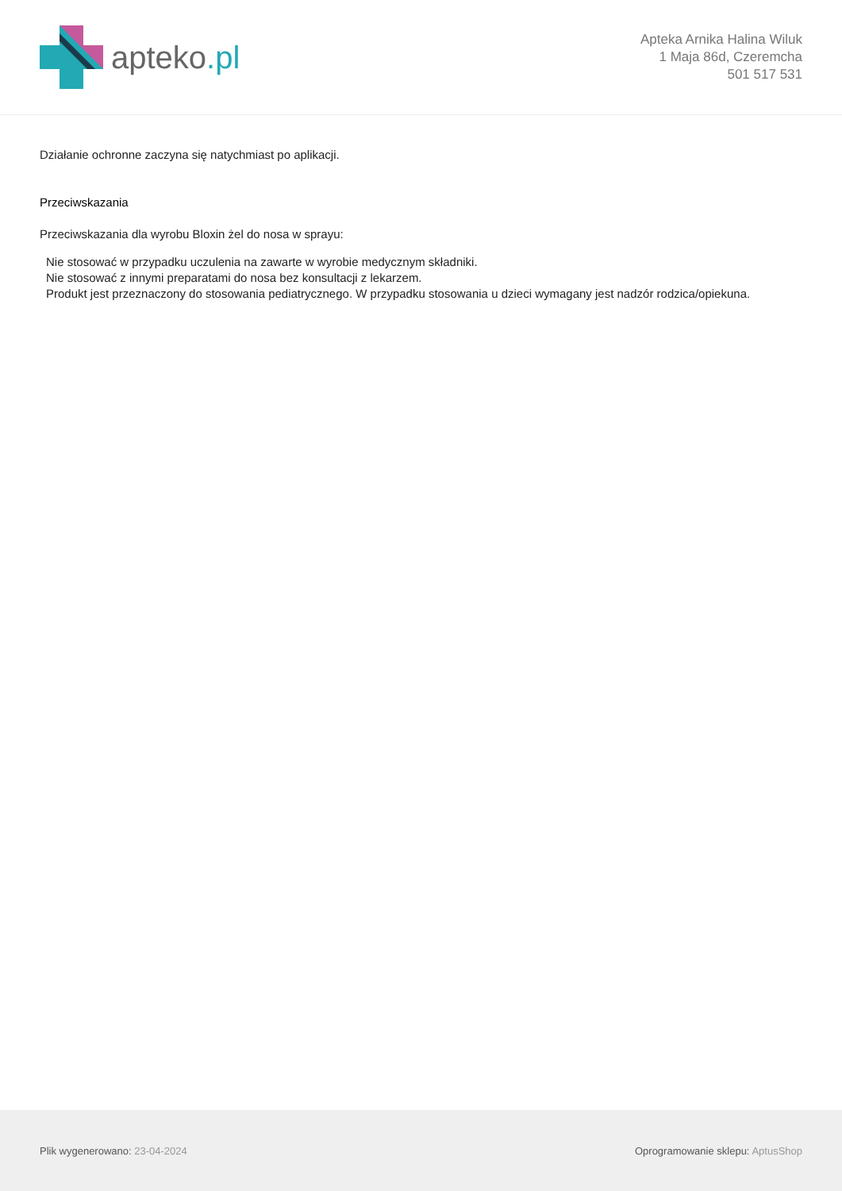apteko.pl
Apteka Arnika Halina Wiluk
1 Maja 86d, Czeremcha
501 517 531
Działanie ochronne zaczyna się natychmiast po aplikacji.
Przeciwskazania
Przeciwskazania dla wyrobu Bloxin żel do nosa w sprayu:
Nie stosować w przypadku uczulenia na zawarte w wyrobie medycznym składniki.
Nie stosować z innymi preparatami do nosa bez konsultacji z lekarzem.
Produkt jest przeznaczony do stosowania pediatrycznego. W przypadku stosowania u dzieci wymagany jest nadzór rodzica/opiekuna.
Plik wygenerowano: 23-04-2024
Oprogramowanie sklepu: AptusShop